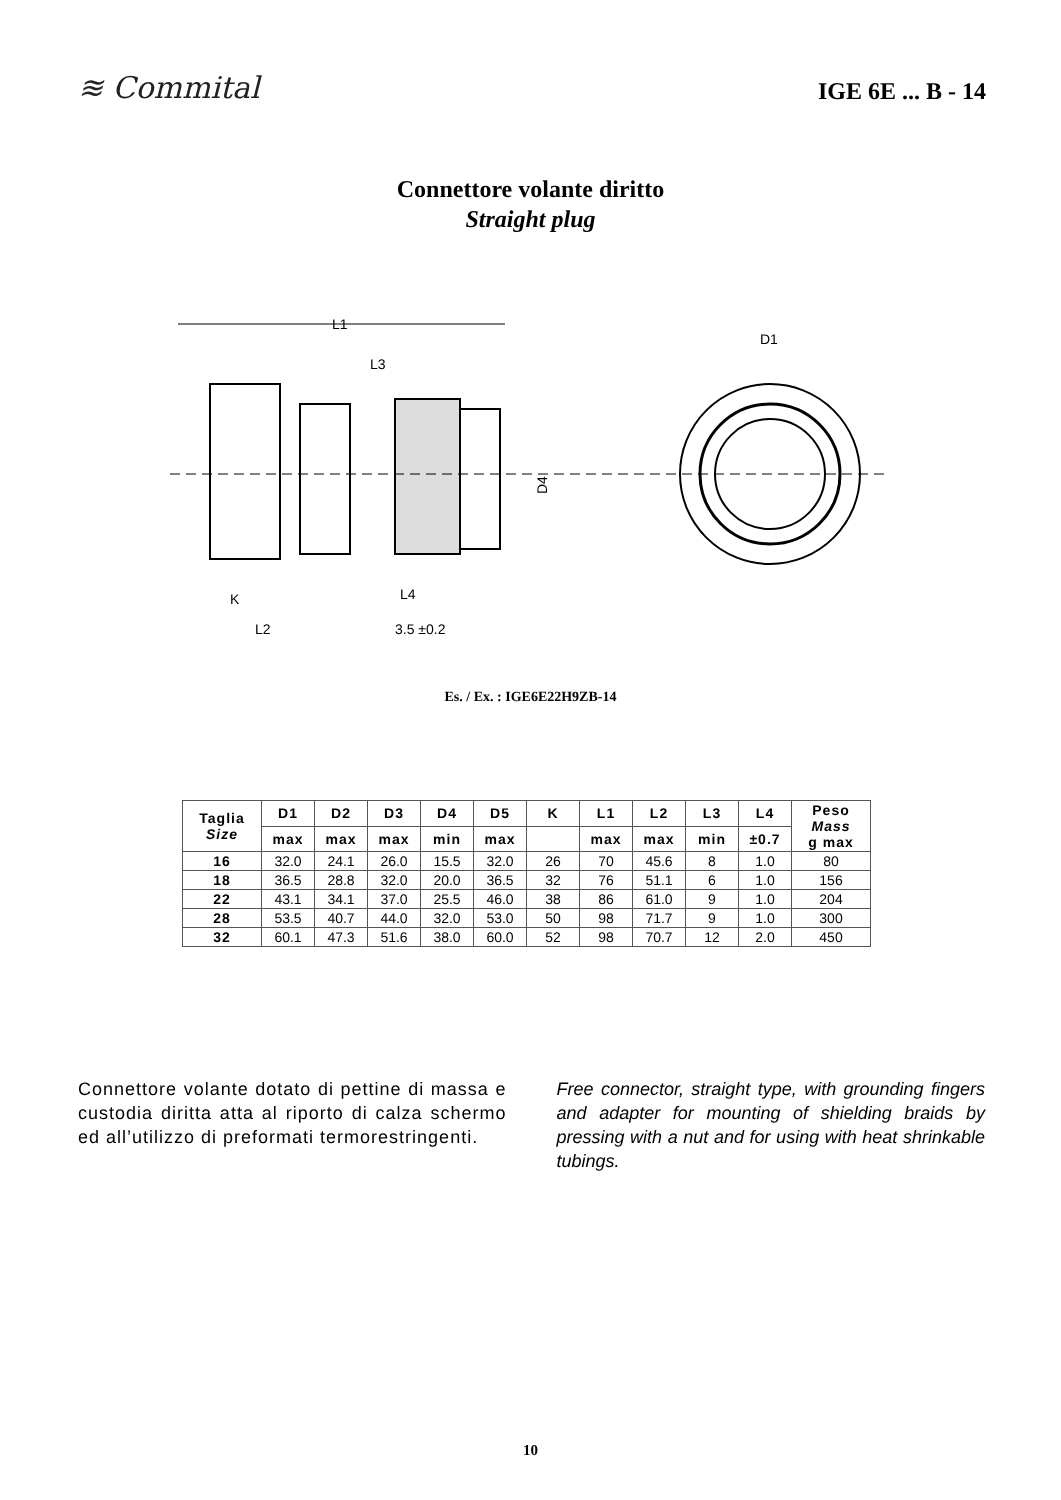≋ Commital
IGE 6E ... B - 14
Connettore volante diritto
Straight plug
L1
L3
D4
K
L4
L2
3.5 ±0.2
D1
Es. / Ex. : IGE6E22H9ZB-14
| Taglia Size | D1 | D2 | D3 | D4 | D5 | K | L1 | L2 | L3 | L4 | Peso Mass g max |
| --- | --- | --- | --- | --- | --- | --- | --- | --- | --- | --- | --- |
| | max | max | max | min | max | | max | max | min | ±0.7 | |
| 16 | 32.0 | 24.1 | 26.0 | 15.5 | 32.0 | 26 | 70 | 45.6 | 8 | 1.0 | 80 |
| 18 | 36.5 | 28.8 | 32.0 | 20.0 | 36.5 | 32 | 76 | 51.1 | 6 | 1.0 | 156 |
| 22 | 43.1 | 34.1 | 37.0 | 25.5 | 46.0 | 38 | 86 | 61.0 | 9 | 1.0 | 204 |
| 28 | 53.5 | 40.7 | 44.0 | 32.0 | 53.0 | 50 | 98 | 71.7 | 9 | 1.0 | 300 |
| 32 | 60.1 | 47.3 | 51.6 | 38.0 | 60.0 | 52 | 98 | 70.7 | 12 | 2.0 | 450 |
Connettore volante dotato di pettine di massa e custodia diritta atta al riporto di calza schermo ed all’utilizzo di preformati termorestringenti.
Free connector, straight type, with grounding fingers and adapter for mounting of shielding braids by pressing with a nut and for using with heat shrinkable tubings.
10